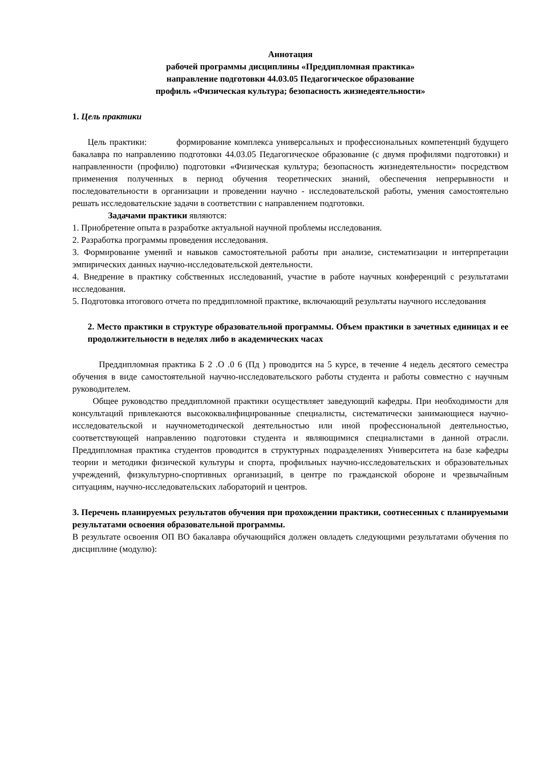Аннотация
рабочей программы дисциплины «Преддипломная практика»
направление подготовки 44.03.05 Педагогическое образование
профиль «Физическая культура; безопасность жизнедеятельности»
1. Цель практики
Цель практики: формирование комплекса универсальных и профессиональных компетенций будущего бакалавра по направлению подготовки 44.03.05 Педагогическое образование (с двумя профилями подготовки) и направленности (профилю) подготовки «Физическая культура; безопасность жизнедеятельности» посредством применения полученных в период обучения теоретических знаний, обеспечения непрерывности и последовательности в организации и проведении научно - исследовательской работы, умения самостоятельно решать исследовательские задачи в соответствии с направлением подготовки.
Задачами практики являются:
1. Приобретение опыта в разработке актуальной научной проблемы исследования.
2. Разработка программы проведения исследования.
3. Формирование умений и навыков самостоятельной работы при анализе, систематизации и интерпретации эмпирических данных научно-исследовательской деятельности.
4. Внедрение в практику собственных исследований, участие в работе научных конференций с результатами исследования.
5. Подготовка итогового отчета по преддипломной практике, включающий результаты научного исследования
2. Место практики в структуре образовательной программы. Объем практики в зачетных единицах и ее продолжительности в неделях либо в академических часах
Преддипломная практика Б 2 .О .0 6 (Пд ) проводится на 5 курсе, в течение 4 недель десятого семестра обучения в виде самостоятельной научно-исследовательского работы студента и работы совместно с научным руководителем.
Общее руководство преддипломной практики осуществляет заведующий кафедры. При необходимости для консультаций привлекаются высококвалифицированные специалисты, систематически занимающиеся научно-исследовательской и научнометодической деятельностью или иной профессиональной деятельностью, соответствующей направлению подготовки студента и являющимися специалистами в данной отрасли. Преддипломная практика студентов проводится в структурных подразделениях Университета на базе кафедры теории и методики физической культуры и спорта, профильных научно-исследовательских и образовательных учреждений, физкультурно-спортивных организаций, в центре по гражданской обороне и чрезвычайным ситуациям, научно-исследовательских лабораторий и центров.
3. Перечень планируемых результатов обучения при прохождении практики, соотнесенных с планируемыми результатами освоения образовательной программы.
В результате освоения ОП ВО бакалавра обучающийся должен овладеть следующими результатами обучения по дисциплине (модулю):